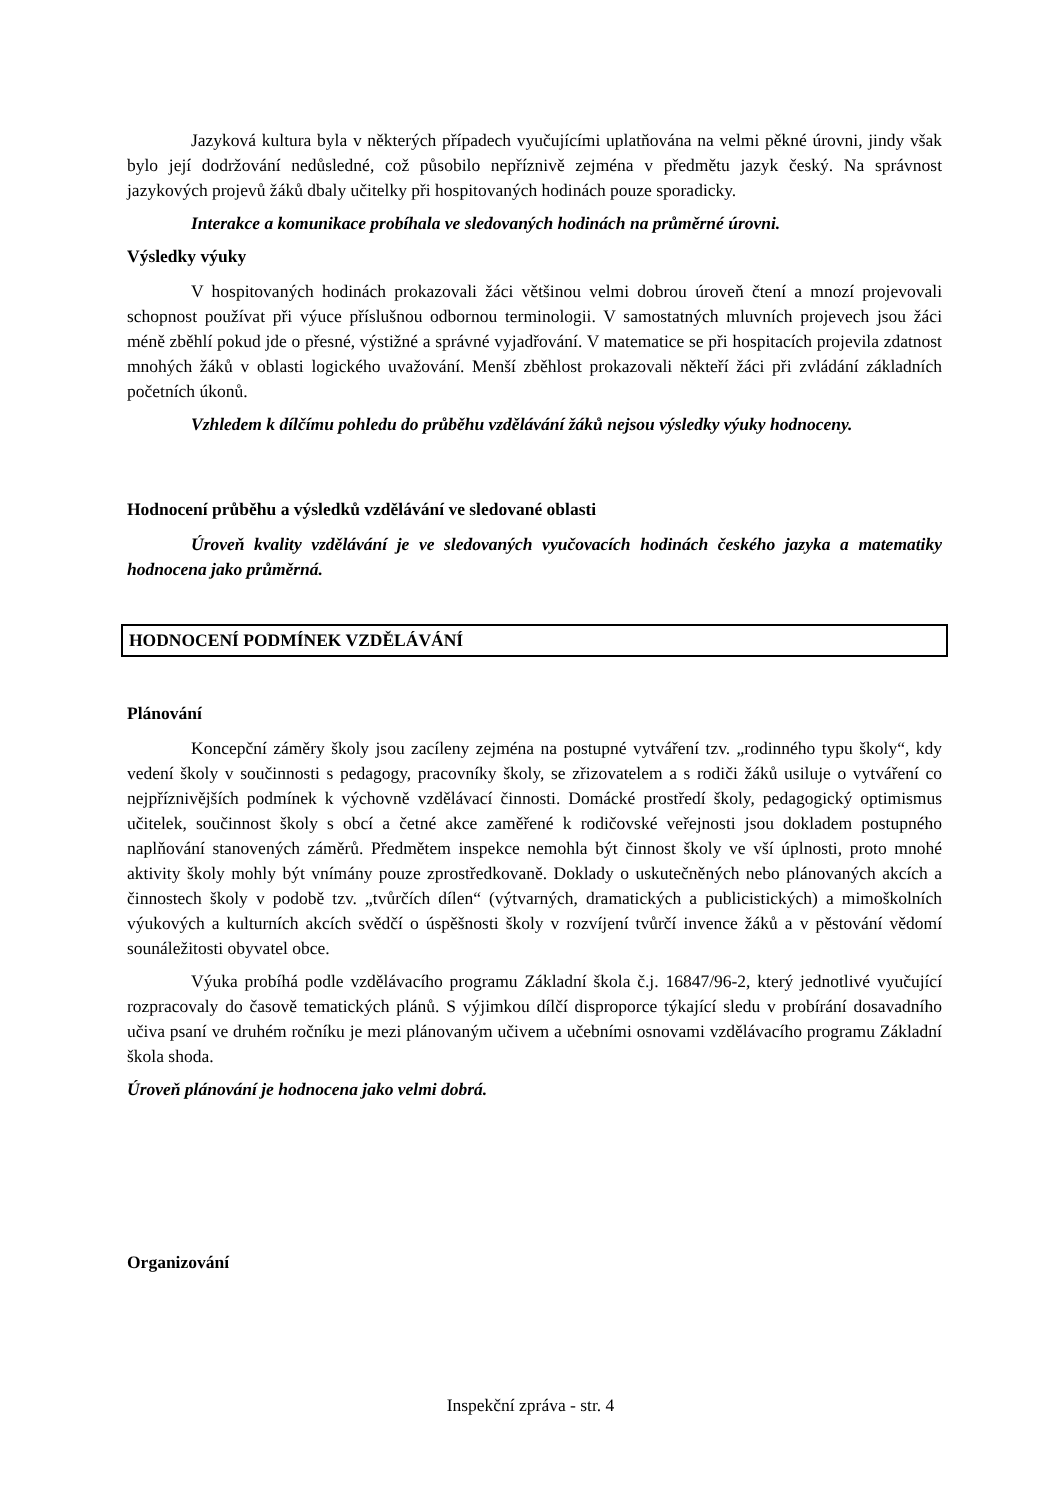Jazyková kultura byla v některých případech vyučujícími uplatňována na velmi pěkné úrovni, jindy však bylo její dodržování nedůsledné, což působilo nepříznivě zejména v předmětu jazyk český. Na správnost jazykových projevů žáků dbaly učitelky při hospitovaných hodinách pouze sporadicky.
Interakce a komunikace probíhala ve sledovaných hodinách na průměrné úrovni.
Výsledky výuky
V hospitovaných hodinách prokazovali žáci většinou velmi dobrou úroveň čtení a mnozí projevovali schopnost používat při výuce příslušnou odbornou terminologii. V samostatných mluvních projevech jsou žáci méně zběhlí pokud jde o přesné, výstižné a správné vyjadřování. V matematice se při hospitacích projevila zdatnost mnohých žáků v oblasti logického uvažování. Menší zběhlost prokazovali někteří žáci při zvládání základních početních úkonů.
Vzhledem k dílčímu pohledu do průběhu vzdělávání žáků nejsou výsledky výuky hodnoceny.
Hodnocení průběhu a výsledků vzdělávání ve sledované oblasti
Úroveň kvality vzdělávání je ve sledovaných vyučovacích hodinách českého jazyka a matematiky hodnocena jako průměrná.
HODNOCENÍ PODMÍNEK VZDĚLÁVÁNÍ
Plánování
Koncepční záměry školy jsou zacíleny zejména na postupné vytváření tzv. „rodinného typu školy“, kdy vedení školy v součinnosti s pedagogy, pracovníky školy, se zřizovatelem a s rodiči žáků usiluje o vytváření co nejpříznivějších podmínek k výchovně vzdělávací činnosti. Domácké prostředí školy, pedagogický optimismus učitelek, součinnost školy s obcí a četné akce zaměřené k rodičovské veřejnosti jsou dokladem postupného naplňování stanovených záměrů. Předmětem inspekce nemohla být činnost školy ve vší úplnosti, proto mnohé aktivity školy mohly být vnímány pouze zprostředkovaně. Doklady o uskutečněných nebo plánovaných akcích a činnostech školy v podobě tzv. „tvůrčích dílen“ (výtvarných, dramatických a publicistických) a mimoškolních výukových a kulturních akcích svědčí o úspěšnosti školy v rozvíjení tvůrčí invence žáků a v pěstování vědomí sounáležitosti obyvatel obce.
Výuka probíhá podle vzdělávacího programu Základní škola č.j. 16847/96-2, který jednotlivé vyučující rozpracovaly do časově tematických plánů. S výjimkou dílčí disproporce týkající sledu v probírání dosavadního učiva psaní ve druhém ročníku je mezi plánovaným učivem a učebními osnovami vzdělávacího programu Základní škola shoda.
Úroveň plánování je hodnocena jako velmi dobrá.
Organizování
Inspekční zpráva - str. 4